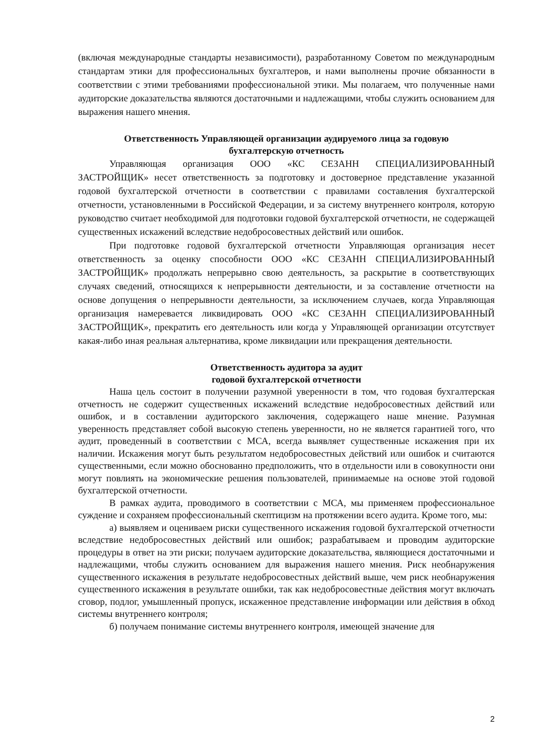(включая международные стандарты независимости), разработанному Советом по международным стандартам этики для профессиональных бухгалтеров, и нами выполнены прочие обязанности в соответствии с этими требованиями профессиональной этики. Мы полагаем, что полученные нами аудиторские доказательства являются достаточными и надлежащими, чтобы служить основанием для выражения нашего мнения.
Ответственность Управляющей организации аудируемого лица за годовую
бухгалтерскую отчетность
Управляющая организация ООО «КС СЕЗАНН СПЕЦИАЛИЗИРОВАННЫЙ ЗАСТРОЙЩИК» несет ответственность за подготовку и достоверное представление указанной годовой бухгалтерской отчетности в соответствии с правилами составления бухгалтерской отчетности, установленными в Российской Федерации, и за систему внутреннего контроля, которую руководство считает необходимой для подготовки годовой бухгалтерской отчетности, не содержащей существенных искажений вследствие недобросовестных действий или ошибок.
При подготовке годовой бухгалтерской отчетности Управляющая организация несет ответственность за оценку способности ООО «КС СЕЗАНН СПЕЦИАЛИЗИРОВАННЫЙ ЗАСТРОЙЩИК» продолжать непрерывно свою деятельность, за раскрытие в соответствующих случаях сведений, относящихся к непрерывности деятельности, и за составление отчетности на основе допущения о непрерывности деятельности, за исключением случаев, когда Управляющая организация намеревается ликвидировать ООО «КС СЕЗАНН СПЕЦИАЛИЗИРОВАННЫЙ ЗАСТРОЙЩИК», прекратить его деятельность или когда у Управляющей организации отсутствует какая-либо иная реальная альтернатива, кроме ликвидации или прекращения деятельности.
Ответственность аудитора за аудит
годовой бухгалтерской отчетности
Наша цель состоит в получении разумной уверенности в том, что годовая бухгалтерская отчетность не содержит существенных искажений вследствие недобросовестных действий или ошибок, и в составлении аудиторского заключения, содержащего наше мнение. Разумная уверенность представляет собой высокую степень уверенности, но не является гарантией того, что аудит, проведенный в соответствии с МСА, всегда выявляет существенные искажения при их наличии. Искажения могут быть результатом недобросовестных действий или ошибок и считаются существенными, если можно обоснованно предположить, что в отдельности или в совокупности они могут повлиять на экономические решения пользователей, принимаемые на основе этой годовой бухгалтерской отчетности.
В рамках аудита, проводимого в соответствии с МСА, мы применяем профессиональное суждение и сохраняем профессиональный скептицизм на протяжении всего аудита. Кроме того, мы:
а) выявляем и оцениваем риски существенного искажения годовой бухгалтерской отчетности вследствие недобросовестных действий или ошибок; разрабатываем и проводим аудиторские процедуры в ответ на эти риски; получаем аудиторские доказательства, являющиеся достаточными и надлежащими, чтобы служить основанием для выражения нашего мнения. Риск необнаружения существенного искажения в результате недобросовестных действий выше, чем риск необнаружения существенного искажения в результате ошибки, так как недобросовестные действия могут включать сговор, подлог, умышленный пропуск, искаженное представление информации или действия в обход системы внутреннего контроля;
б) получаем понимание системы внутреннего контроля, имеющей значение для
2